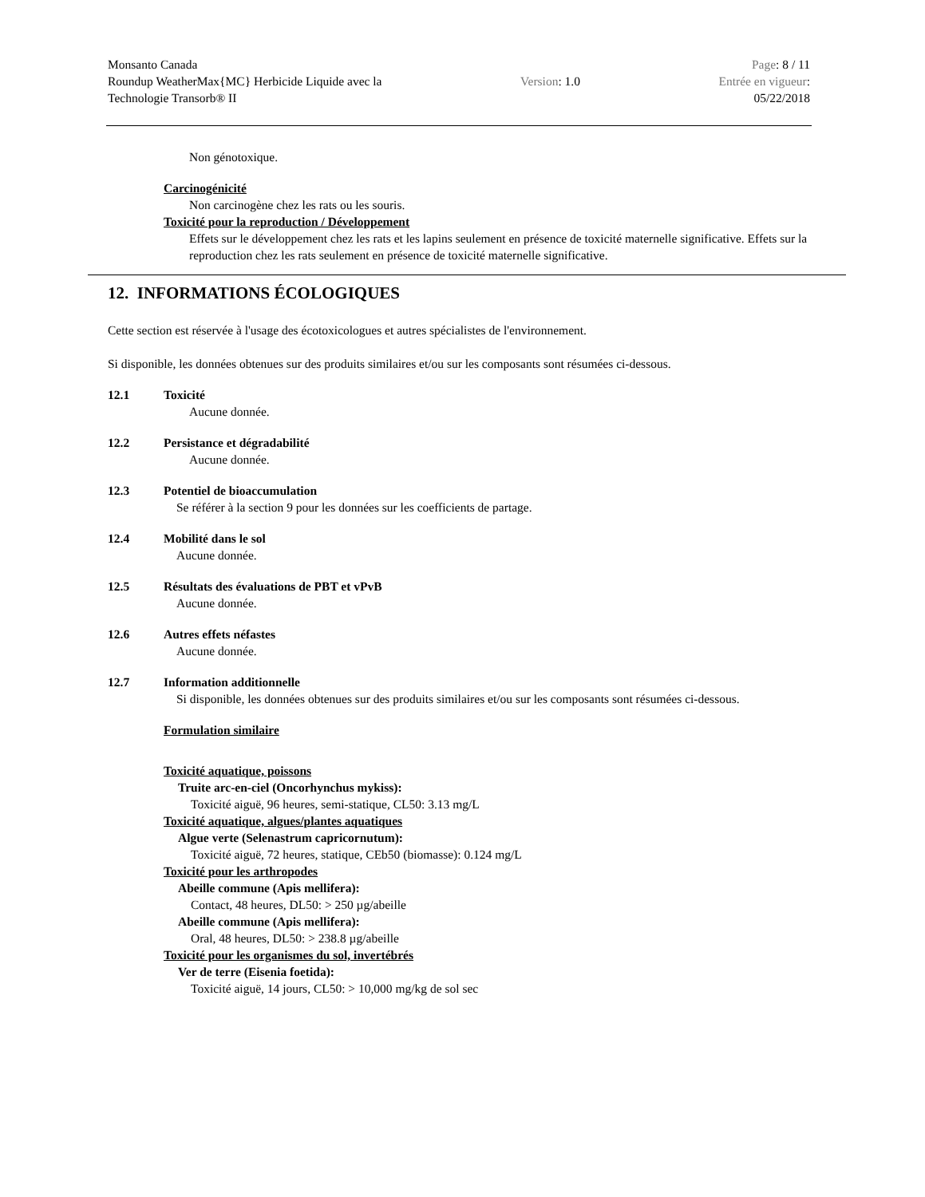Monsanto Canada
Roundup WeatherMax{MC} Herbicide Liquide avec la
Technologie Transorb® II
Version: 1.0
Page: 8 / 11
Entrée en vigueur:
05/22/2018
Non génotoxique.
Carcinogénicité
Non carcinogène chez les rats ou les souris.
Toxicité pour la reproduction / Développement
Effets sur le développement chez les rats et les lapins seulement en présence de toxicité maternelle significative. Effets sur la reproduction chez les rats seulement en présence de toxicité maternelle significative.
12. INFORMATIONS ÉCOLOGIQUES
Cette section est réservée à l'usage des écotoxicologues et autres spécialistes de l'environnement.
Si disponible, les données obtenues sur des produits similaires et/ou sur les composants sont résumées ci-dessous.
12.1 Toxicité
Aucune donnée.
12.2 Persistance et dégradabilité
Aucune donnée.
12.3 Potentiel de bioaccumulation
Se référer à la section 9 pour les données sur les coefficients de partage.
12.4 Mobilité dans le sol
Aucune donnée.
12.5 Résultats des évaluations de PBT et vPvB
Aucune donnée.
12.6 Autres effets néfastes
Aucune donnée.
12.7 Information additionnelle
Si disponible, les données obtenues sur des produits similaires et/ou sur les composants sont résumées ci-dessous.
Formulation similaire
Toxicité aquatique, poissons
Truite arc-en-ciel (Oncorhynchus mykiss):
Toxicité aiguë, 96 heures, semi-statique, CL50: 3.13 mg/L
Toxicité aquatique, algues/plantes aquatiques
Algue verte (Selenastrum capricornutum):
Toxicité aiguë, 72 heures, statique, CEb50 (biomasse): 0.124 mg/L
Toxicité pour les arthropodes
Abeille commune (Apis mellifera):
Contact, 48 heures, DL50: > 250 µg/abeille
Abeille commune (Apis mellifera):
Oral, 48 heures, DL50: > 238.8 µg/abeille
Toxicité pour les organismes du sol, invertébrés
Ver de terre (Eisenia foetida):
Toxicité aiguë, 14 jours, CL50: > 10,000 mg/kg de sol sec